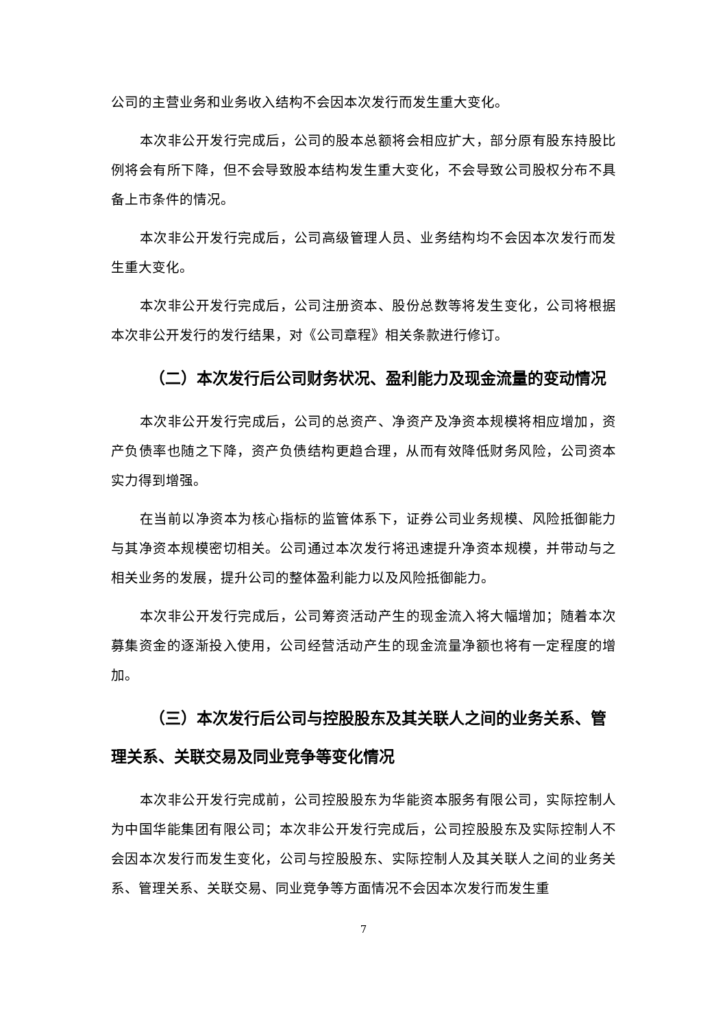公司的主营业务和业务收入结构不会因本次发行而发生重大变化。
本次非公开发行完成后，公司的股本总额将会相应扩大，部分原有股东持股比例将会有所下降，但不会导致股本结构发生重大变化，不会导致公司股权分布不具备上市条件的情况。
本次非公开发行完成后，公司高级管理人员、业务结构均不会因本次发行而发生重大变化。
本次非公开发行完成后，公司注册资本、股份总数等将发生变化，公司将根据本次非公开发行的发行结果，对《公司章程》相关条款进行修订。
（二）本次发行后公司财务状况、盈利能力及现金流量的变动情况
本次非公开发行完成后，公司的总资产、净资产及净资本规模将相应增加，资产负债率也随之下降，资产负债结构更趋合理，从而有效降低财务风险，公司资本实力得到增强。
在当前以净资本为核心指标的监管体系下，证券公司业务规模、风险抵御能力与其净资本规模密切相关。公司通过本次发行将迅速提升净资本规模，并带动与之相关业务的发展，提升公司的整体盈利能力以及风险抵御能力。
本次非公开发行完成后，公司筹资活动产生的现金流入将大幅增加；随着本次募集资金的逐渐投入使用，公司经营活动产生的现金流量净额也将有一定程度的增加。
（三）本次发行后公司与控股股东及其关联人之间的业务关系、管理关系、关联交易及同业竞争等变化情况
本次非公开发行完成前，公司控股股东为华能资本服务有限公司，实际控制人为中国华能集团有限公司；本次非公开发行完成后，公司控股股东及实际控制人不会因本次发行而发生变化，公司与控股股东、实际控制人及其关联人之间的业务关系、管理关系、关联交易、同业竞争等方面情况不会因本次发行而发生重
7